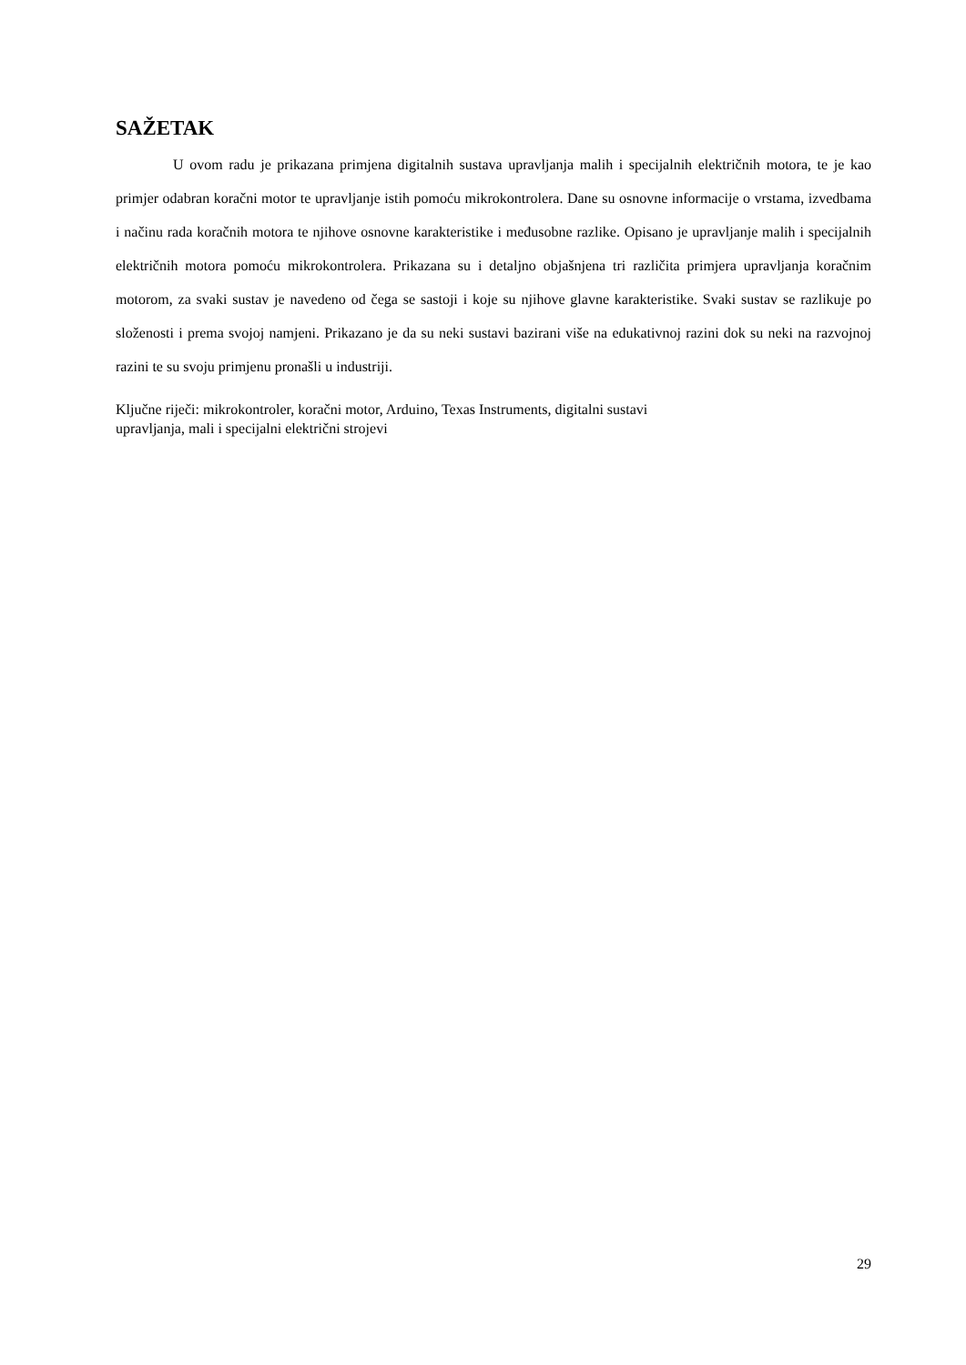SAŽETAK
U ovom radu je prikazana primjena digitalnih sustava upravljanja malih i specijalnih električnih motora, te je kao primjer odabran koračni motor te upravljanje istih pomoću mikrokontrolera. Dane su osnovne informacije o vrstama, izvedbama i načinu rada koračnih motora te njihove osnovne karakteristike i međusobne razlike. Opisano je upravljanje malih i specijalnih električnih motora pomoću mikrokontrolera. Prikazana su i detaljno objašnjena tri različita primjera upravljanja koračnim motorom, za svaki sustav je navedeno od čega se sastoji i koje su njihove glavne karakteristike. Svaki sustav se razlikuje po složenosti i prema svojoj namjeni. Prikazano je da su neki sustavi bazirani više na edukativnoj razini dok su neki na razvojnoj razini te su svoju primjenu pronašli u industriji.
Ključne riječi: mikrokontroler, koračni motor, Arduino, Texas Instruments, digitalni sustavi
upravljanja, mali i specijalni električni strojevi
29